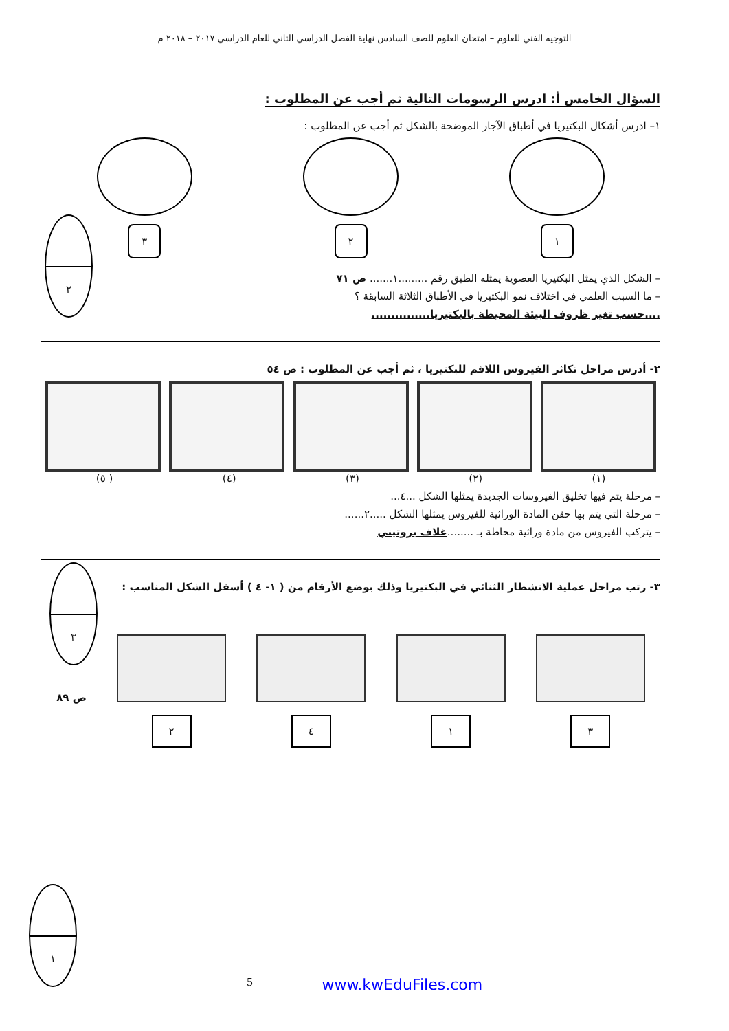التوجيه الفني للعلوم – امتحان العلوم للصف السادس نهاية الفصل الدراسي الثاني للعام الدراسي ٢٠١٧ – ٢٠١٨ م
السؤال الخامس أ: ادرس الرسومات التالية ثم أجب عن المطلوب :
١– ادرس أشكال البكتيريا في أطباق الآجار الموضحة بالشكل ثم أجب عن المطلوب :
١ ٢ ٣
– الشكل الذي يمثل البكتيريا العصوية يمثله الطبق رقم .........١....... ص ٧١
– ما السبب العلمي في اختلاف نمو البكتيريا في الأطباق الثلاثة السابقة ؟
....حسب تغير ظروف البيئة المحيطة بالبكتيريا...............
٢- أدرس مراحل تكاثر الفيروس اللاقم للبكتيريا ، ثم أجب عن المطلوب : ص ٥٤
(١) (٢) (٣) (٤) ( ٥)
– مرحلة يتم فيها تخليق الفيروسات الجديدة يمثلها الشكل ...٤...
– مرحلة التي يتم بها حقن المادة الوراثية للفيروس يمثلها الشكل .....٢......
– يتركب الفيروس من مادة وراثية محاطة بـ ........غلاف بروتيني
٣- رتب مراحل عملية الانشطار الثنائي في البكتيريا وذلك بوضع الأرقام من ( ١- ٤ ) أسفل الشكل المناسب :
٣ ١ ٤ ٢
ص ٨٩
٢
٣
١
5 www.kwEduFiles.com